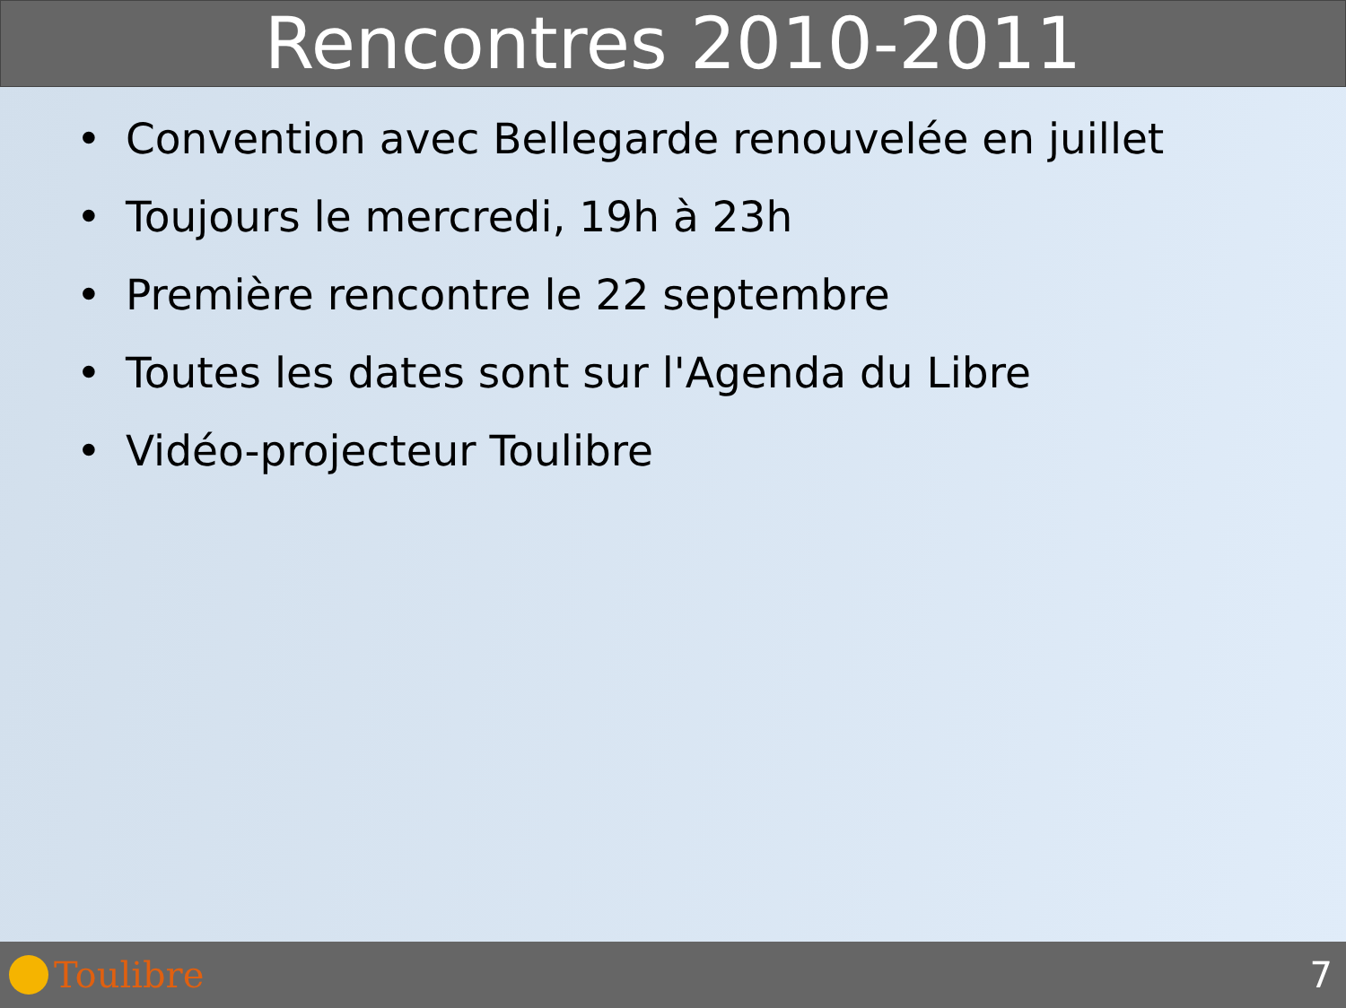Rencontres 2010-2011
• Convention avec Bellegarde renouvelée en juillet
• Toujours le mercredi, 19h à 23h
• Première rencontre le 22 septembre
• Toutes les dates sont sur l'Agenda du Libre
• Vidéo-projecteur Toulibre
Toulibre 7